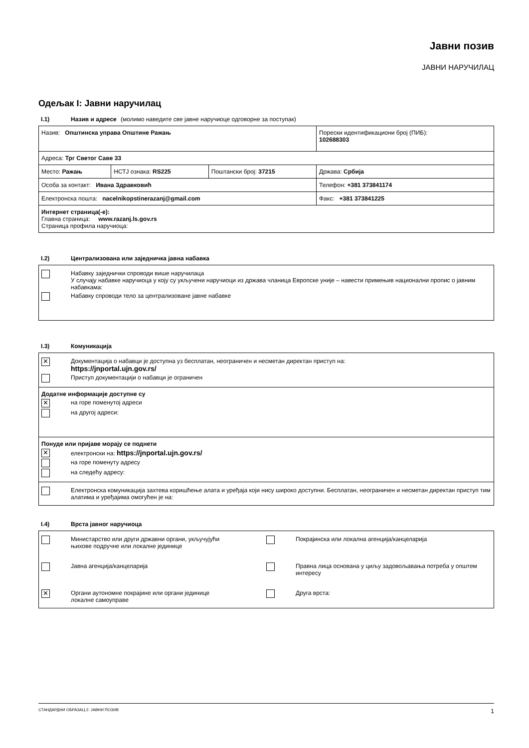Јавни позив
ЈАВНИ НАРУЧИЛАЦ
Одељак I: Јавни наручилац
I.1) Назив и адресе (молимо наведите све јавне наручиоце одговорне за поступак)
| Назив: Општинска управа Општине Ражањ | | | Порески идентификациони број (ПИБ): 102688303 |
| Адреса: Трг Светог Саве 33 | | | |
| Место: Ражањ | НСТЈ ознака: RS225 | Поштански број: 37215 | Држава: Србија |
| Особа за контакт: Ивана Здравковић | | | Телефон: +381 373841174 |
| Електронска пошта: nacelnikopstinerazanj@gmail.com | | | Факс: +381 373841225 |
| Интернет страница(-е): Главна страница: www.razanj.ls.gov.rs Страница профила наручиоца: | | | |
I.2) Централизована или заједничка јавна набавка
Набавку заједнички спроводи више наручилаца
У случају набавке наручиоца у коју су укључени наручиоци из држава чланица Европске уније – навести примењив национални пропис о јавним набавкама:
Набавку спроводи тело за централизоване јавне набавке
I.3) Комуникација
| ✕ Документација о набавци је доступна уз бесплатан, неограничен и несметан директан приступ на: https://jnportal.ujn.gov.rs/ Приступ документацији о набавци је ограничен |
| Додатне информације доступне су ✕ на горе поменутој адреси на другој адреси: |
| Понуде или пријаве морају се поднети ✕ електронски на: https://jnportal.ujn.gov.rs/ на горе поменуту адресу на следећу адресу: |
| Електронска комуникација захтева коришћење алата и уређаја који нису широко доступни. Бесплатан, неограничен и несметан директан приступ тим алатима и уређајима омогућен је на: |
I.4) Врста јавног наручиоца
Министарство или други државни органи, укључујући
њихове подручне или локалне јединице
Покрајинска или локална агенција/канцеларија
Јавна агенција/канцеларија
Правна лица основана у циљу задовољавања потреба у општем интересу
✕
Органи аутономне покрајине или органи јединице
локалне самоуправе
Друга врста:
СТАНДАРДНИ ОБРАЗАЦ 2: ЈАВНИ ПОЗИВ 1